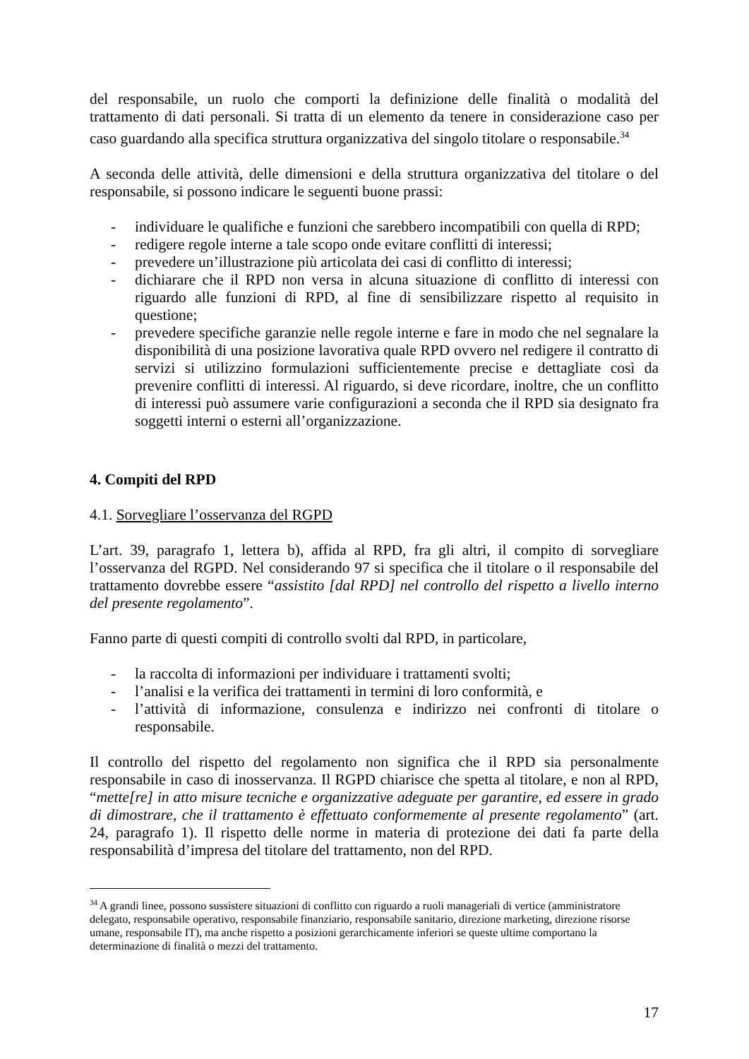del responsabile, un ruolo che comporti la definizione delle finalità o modalità del trattamento di dati personali. Si tratta di un elemento da tenere in considerazione caso per caso guardando alla specifica struttura organizzativa del singolo titolare o responsabile.<sup>34</sup>
A seconda delle attività, delle dimensioni e della struttura organizzativa del titolare o del responsabile, si possono indicare le seguenti buone prassi:
- individuare le qualifiche e funzioni che sarebbero incompatibili con quella di RPD;
- redigere regole interne a tale scopo onde evitare conflitti di interessi;
- prevedere un’illustrazione più articolata dei casi di conflitto di interessi;
- dichiarare che il RPD non versa in alcuna situazione di conflitto di interessi con riguardo alle funzioni di RPD, al fine di sensibilizzare rispetto al requisito in questione;
- prevedere specifiche garanzie nelle regole interne e fare in modo che nel segnalare la disponibilità di una posizione lavorativa quale RPD ovvero nel redigere il contratto di servizi si utilizzino formulazioni sufficientemente precise e dettagliate così da prevenire conflitti di interessi. Al riguardo, si deve ricordare, inoltre, che un conflitto di interessi può assumere varie configurazioni a seconda che il RPD sia designato fra soggetti interni o esterni all’organizzazione.
4. Compiti del RPD
4.1. Sorvegliare l’osservanza del RGPD
L’art. 39, paragrafo 1, lettera b), affida al RPD, fra gli altri, il compito di sorvegliare l’osservanza del RGPD. Nel considerando 97 si specifica che il titolare o il responsabile del trattamento dovrebbe essere “assistito [dal RPD] nel controllo del rispetto a livello interno del presente regolamento”.
Fanno parte di questi compiti di controllo svolti dal RPD, in particolare,
- la raccolta di informazioni per individuare i trattamenti svolti;
- l’analisi e la verifica dei trattamenti in termini di loro conformità, e
- l’attività di informazione, consulenza e indirizzo nei confronti di titolare o responsabile.
Il controllo del rispetto del regolamento non significa che il RPD sia personalmente responsabile in caso di inosservanza. Il RGPD chiarisce che spetta al titolare, e non al RPD, “mette[re] in atto misure tecniche e organizzative adeguate per garantire, ed essere in grado di dimostrare, che il trattamento è effettuato conformemente al presente regolamento” (art. 24, paragrafo 1). Il rispetto delle norme in materia di protezione dei dati fa parte della responsabilità d’impresa del titolare del trattamento, non del RPD.
<sup>34</sup> A grandi linee, possono sussistere situazioni di conflitto con riguardo a ruoli manageriali di vertice (amministratore delegato, responsabile operativo, responsabile finanziario, responsabile sanitario, direzione marketing, direzione risorse umane, responsabile IT), ma anche rispetto a posizioni gerarchicamente inferiori se queste ultime comportano la determinazione di finalità o mezzi del trattamento.
17